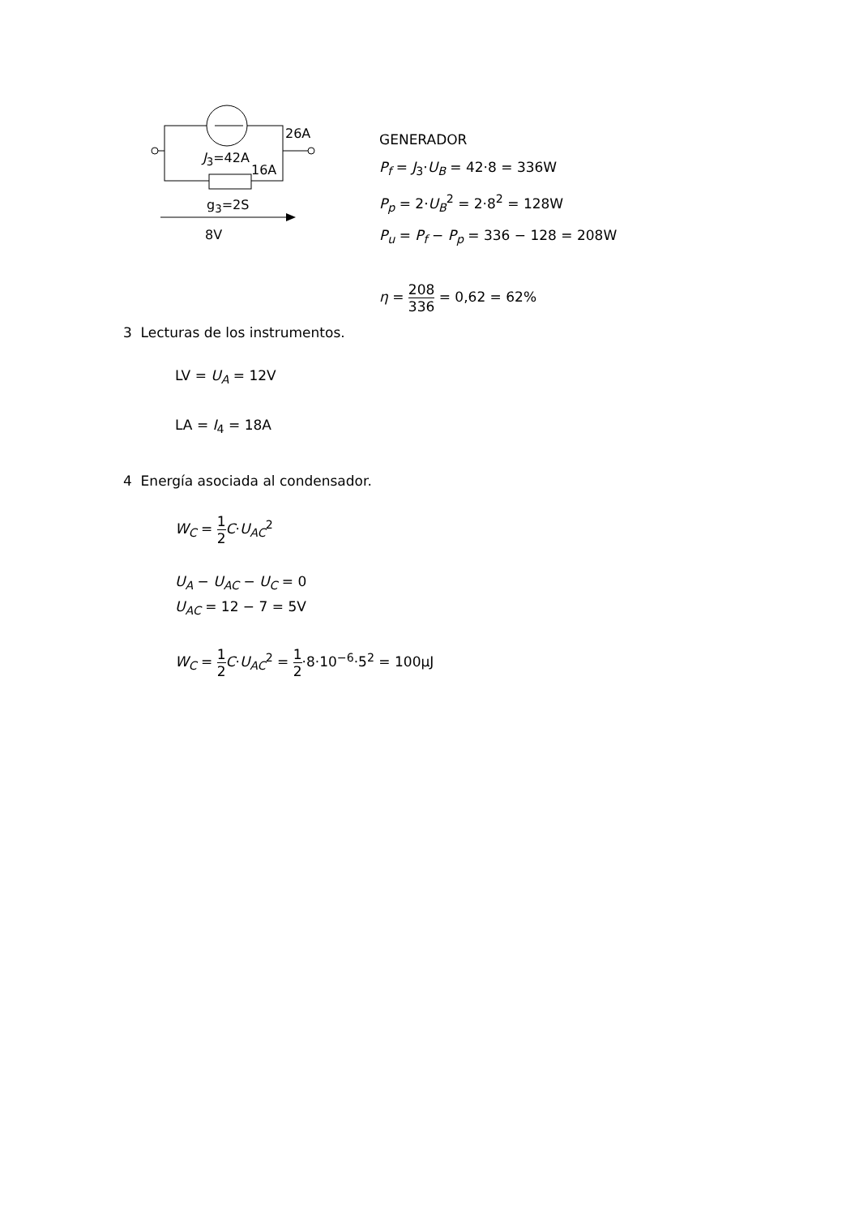26A
J<sub>3</sub>=42A
16A
g<sub>3</sub>=2S
8V
GENERADOR
P<sub>f</sub> = J<sub>3</sub>·U<sub>B</sub> = 42·8 = 336W
P<sub>p</sub> = 2·U<sub>B</sub><sup>2</sup> = 2·8<sup>2</sup> = 128W
P<sub>u</sub> = P<sub>f</sub> − P<sub>p</sub> = 336 − 128 = 208W
η = 208 336 = 0,62 = 62%
3 Lecturas de los instrumentos.
LV = U<sub>A</sub> = 12V
LA = I<sub>4</sub> = 18A
4 Energía asociada al condensador.
W<sub>C</sub> = 1 2 C·U<sub>AC</sub><sup>2</sup>
U<sub>A</sub> − U<sub>AC</sub> − U<sub>C</sub> = 0
U<sub>AC</sub> = 12 − 7 = 5V
W<sub>C</sub> = 1 2 C·U<sub>AC</sub><sup>2</sup> = 1 2·8·10<sup>−6</sup>·5<sup>2</sup> = 100μJ